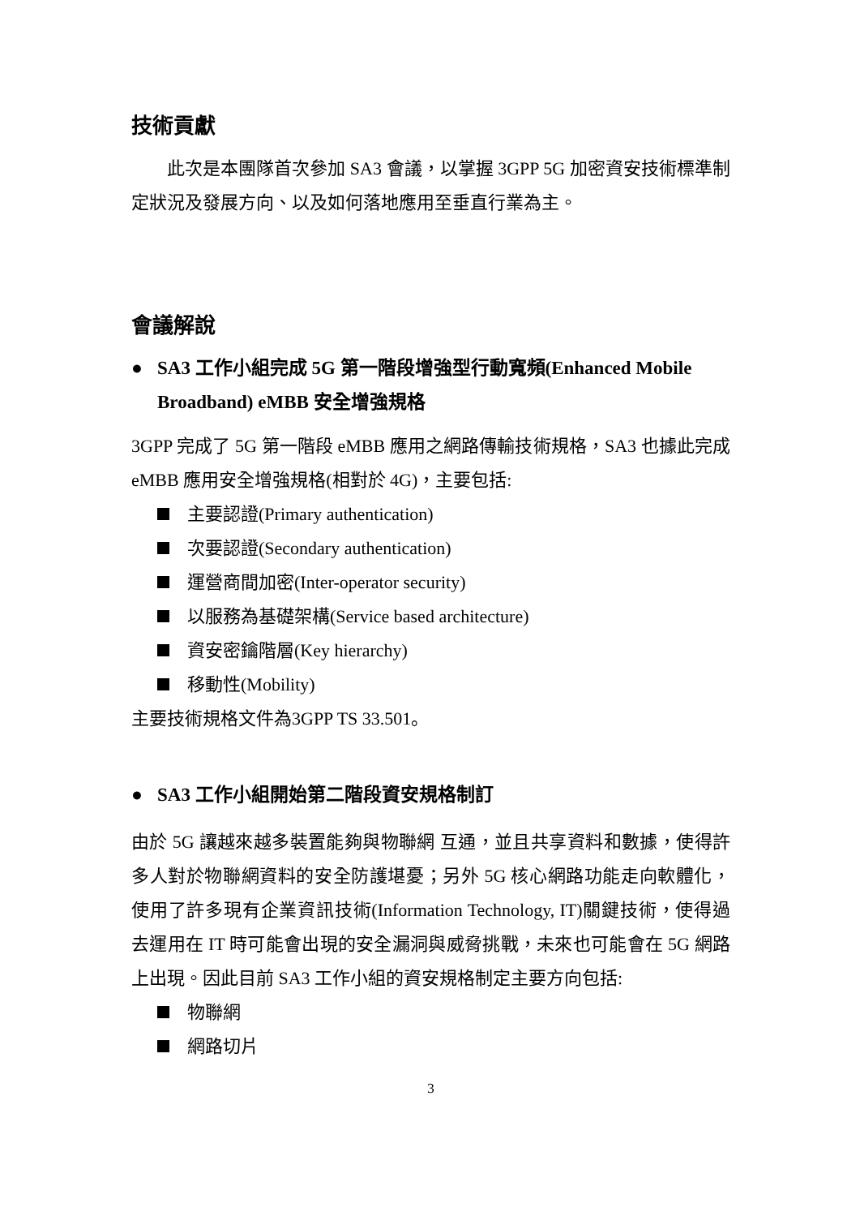技術貢獻
此次是本團隊首次參加 SA3 會議，以掌握 3GPP 5G 加密資安技術標準制定狀況及發展方向、以及如何落地應用至垂直行業為主。
會議解說
● SA3 工作小組完成 5G 第一階段增強型行動寬頻(Enhanced Mobile Broadband) eMBB 安全增強規格
3GPP 完成了 5G 第一階段 eMBB 應用之網路傳輸技術規格，SA3 也據此完成 eMBB 應用安全增強規格(相對於 4G)，主要包括:
主要認證(Primary authentication)
次要認證(Secondary authentication)
運營商間加密(Inter-operator security)
以服務為基礎架構(Service based architecture)
資安密鑰階層(Key hierarchy)
移動性(Mobility)
主要技術規格文件為3GPP TS 33.501。
● SA3 工作小組開始第二階段資安規格制訂
由於 5G 讓越來越多裝置能夠與物聯網 互通，並且共享資料和數據，使得許多人對於物聯網資料的安全防護堪憂；另外 5G 核心網路功能走向軟體化，使用了許多現有企業資訊技術(Information Technology, IT)關鍵技術，使得過去運用在 IT 時可能會出現的安全漏洞與威脅挑戰，未來也可能會在 5G 網路上出現。因此目前 SA3 工作小組的資安規格制定主要方向包括:
物聯網
網路切片
3